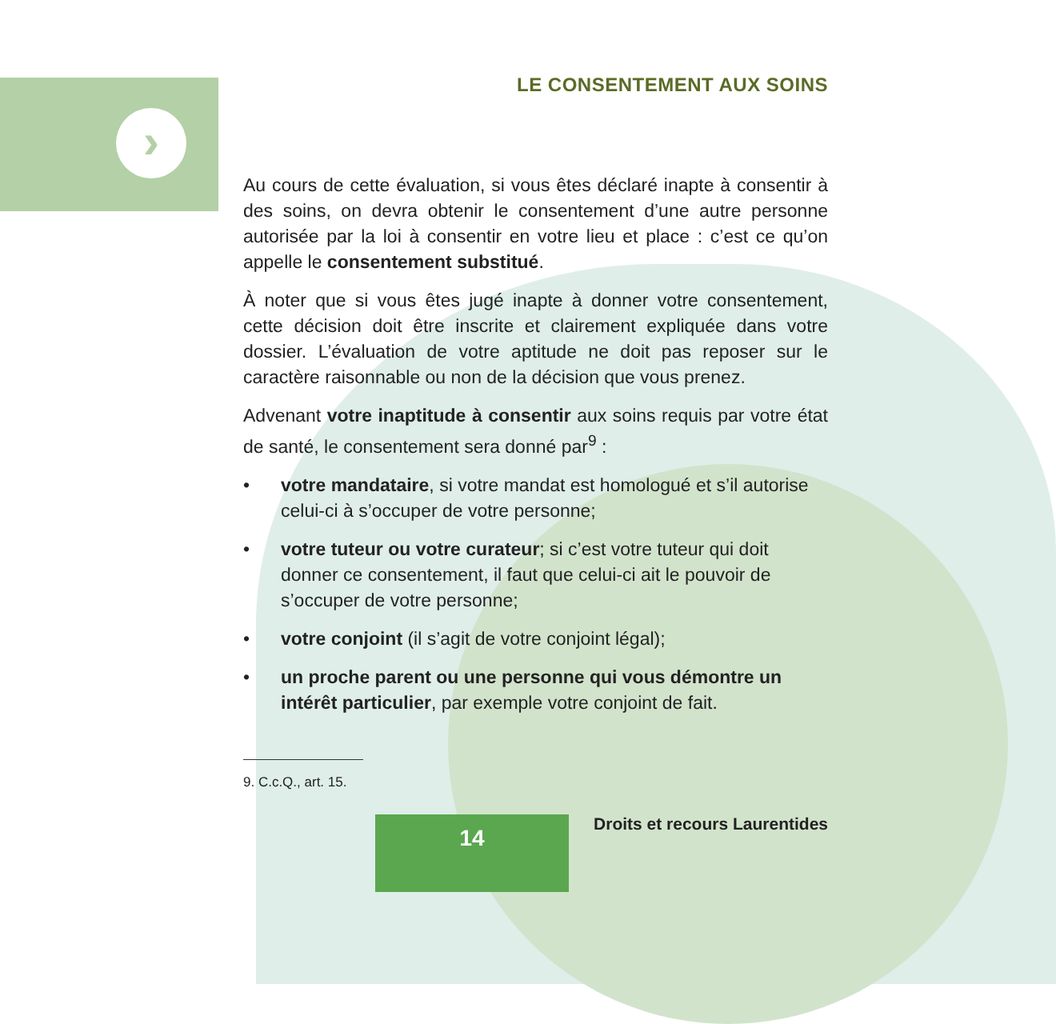›
LE CONSENTEMENT AUX SOINS
Au cours de cette évaluation, si vous êtes déclaré inapte à consentir à des soins, on devra obtenir le consentement d’une autre personne autorisée par la loi à consentir en votre lieu et place : c’est ce qu’on appelle le consentement substitué.
À noter que si vous êtes jugé inapte à donner votre consentement, cette décision doit être inscrite et clairement expliquée dans votre dossier. L’évaluation de votre aptitude ne doit pas reposer sur le caractère raisonnable ou non de la décision que vous prenez.
Advenant votre inaptitude à consentir aux soins requis par votre état de santé, le consentement sera donné par<sup>9</sup> :
• votre mandataire, si votre mandat est homologué et s’il autorise celui-ci à s’occuper de votre personne;
• votre tuteur ou votre curateur; si c’est votre tuteur qui doit donner ce consentement, il faut que celui-ci ait le pouvoir de s’occuper de votre personne;
• votre conjoint (il s’agit de votre conjoint légal);
• un proche parent ou une personne qui vous démontre un intérêt particulier, par exemple votre conjoint de fait.
9. C.c.Q., art. 15.
14
Droits et recours Laurentides